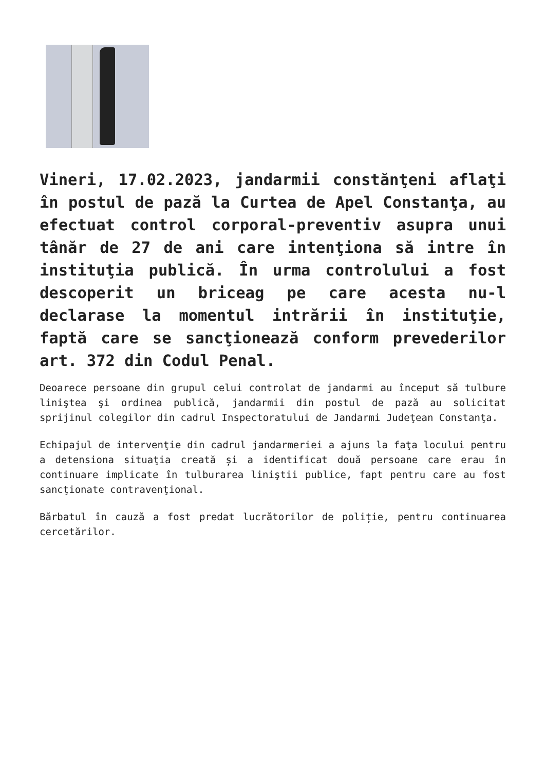Vineri, 17.02.2023, jandarmii constănţeni aflaţi în postul de pază la Curtea de Apel Constanţa, au efectuat control corporal-preventiv asupra unui tânăr de 27 de ani care intenţiona să intre în instituţia publică. În urma controlului a fost descoperit un briceag pe care acesta nu-l declarase la momentul intrării în instituţie, faptă care se sancţionează conform prevederilor art. 372 din Codul Penal.
Deoarece persoane din grupul celui controlat de jandarmi au început să tulbure liniştea şi ordinea publică, jandarmii din postul de pază au solicitat sprijinul colegilor din cadrul Inspectoratului de Jandarmi Judeţean Constanţa.
Echipajul de intervenţie din cadrul jandarmeriei a ajuns la faţa locului pentru a detensiona situaţia creată și a identificat două persoane care erau în continuare implicate în tulburarea liniştii publice, fapt pentru care au fost sancţionate contravenţional.
Bărbatul în cauză a fost predat lucrătorilor de poliție, pentru continuarea cercetărilor.